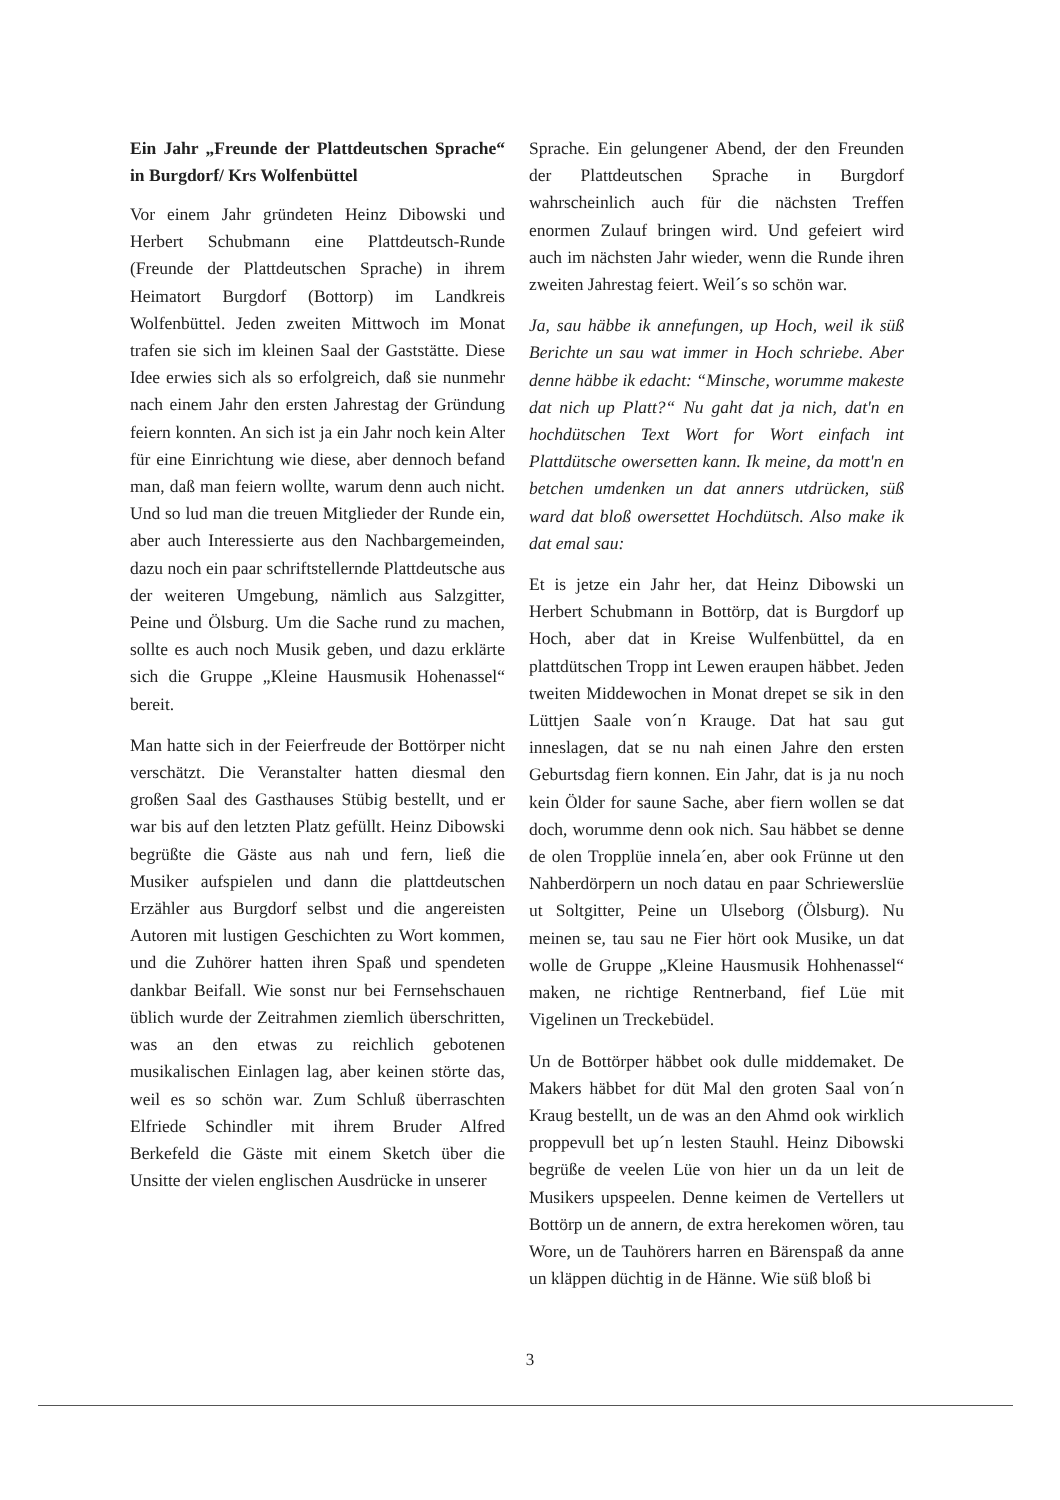Ein Jahr „Freunde der Plattdeutschen Sprache“ in Burgdorf/ Krs Wolfenbüttel
Vor einem Jahr gründeten Heinz Dibowski und Herbert Schubmann eine Plattdeutsch-Runde (Freunde der Plattdeutschen Sprache) in ihrem Heimatort Burgdorf (Bottorp) im Landkreis Wolfenbüttel. Jeden zweiten Mittwoch im Monat trafen sie sich im kleinen Saal der Gaststätte. Diese Idee erwies sich als so erfolgreich, daß sie nunmehr nach einem Jahr den ersten Jahrestag der Gründung feiern konnten. An sich ist ja ein Jahr noch kein Alter für eine Einrichtung wie diese, aber dennoch befand man, daß man feiern wollte, warum denn auch nicht. Und so lud man die treuen Mitglieder der Runde ein, aber auch Interessierte aus den Nachbargemeinden, dazu noch ein paar schriftstellernde Plattdeutsche aus der weiteren Umgebung, nämlich aus Salzgitter, Peine und Ölsburg. Um die Sache rund zu machen, sollte es auch noch Musik geben, und dazu erklärte sich die Gruppe „Kleine Hausmusik Hohenassel“ bereit.
Man hatte sich in der Feierfreude der Bottörper nicht verschätzt. Die Veranstalter hatten diesmal den großen Saal des Gasthauses Stübig bestellt, und er war bis auf den letzten Platz gefüllt. Heinz Dibowski begrüßte die Gäste aus nah und fern, ließ die Musiker aufspielen und dann die plattdeutschen Erzähler aus Burgdorf selbst und die angereisten Autoren mit lustigen Geschichten zu Wort kommen, und die Zuhörer hatten ihren Spaß und spendeten dankbar Beifall. Wie sonst nur bei Fernsehschauen üblich wurde der Zeitrahmen ziemlich überschritten, was an den etwas zu reichlich gebotenen musikalischen Einlagen lag, aber keinen störte das, weil es so schön war. Zum Schluß überraschten Elfriede Schindler mit ihrem Bruder Alfred Berkefeld die Gäste mit einem Sketch über die Unsitte der vielen englischen Ausdrücke in unserer
Sprache. Ein gelungener Abend, der den Freunden der Plattdeutschen Sprache in Burgdorf wahrscheinlich auch für die nächsten Treffen enormen Zulauf bringen wird. Und gefeiert wird auch im nächsten Jahr wieder, wenn die Runde ihren zweiten Jahrestag feiert. Weil´s so schön war.
Ja, sau häbbe ik annefungen, up Hoch, weil ik süß Berichte un sau wat immer in Hoch schriebe. Aber denne häbbe ik edacht: “Minsche, worumme makeste dat nich up Platt?“ Nu gaht dat ja nich, dat'n en hochdütschen Text Wort for Wort einfach int Plattdütsche owersetten kann. Ik meine, da mott'n en betchen umdenken un dat anners utdrücken, süß ward dat bloß owersettet Hochdütsch. Also make ik dat emal sau:
Et is jetze ein Jahr her, dat Heinz Dibowski un Herbert Schubmann in Bottörp, dat is Burgdorf up Hoch, aber dat in Kreise Wulfenbüttel, da en plattdütschen Tropp int Lewen eraupen häbbet. Jeden tweiten Middewochen in Monat drepet se sik in den Lüttjen Saale von´n Krauge. Dat hat sau gut inneslagen, dat se nu nah einen Jahre den ersten Geburtsdag fiern konnen. Ein Jahr, dat is ja nu noch kein Ölder for saune Sache, aber fiern wollen se dat doch, worumme denn ook nich. Sau häbbet se denne de olen Tropplüe innela´en, aber ook Frünne ut den Nahberdörpern un noch datau en paar Schriewerslüe ut Soltgitter, Peine un Ulseborg (Ölsburg). Nu meinen se, tau sau ne Fier hört ook Musike, un dat wolle de Gruppe „Kleine Hausmusik Hohhenassel“ maken, ne richtige Rentnerband, fief Lüe mit Vigelinen un Treckebüdel.
Un de Bottörper häbbet ook dulle middemaket. De Makers häbbet for düt Mal den groten Saal von´n Kraug bestellt, un de was an den Ahmd ook wirklich proppevull bet up´n lesten Stauhl. Heinz Dibowski begrüße de veelen Lüe von hier un da un leit de Musikers upspeelen. Denne keimen de Vertellers ut Bottörp un de annern, de extra herekomen wören, tau Wore, un de Tauhörers harren en Bärenspaß da anne un kläppen düchtig in de Hänne. Wie süß bloß bi
3